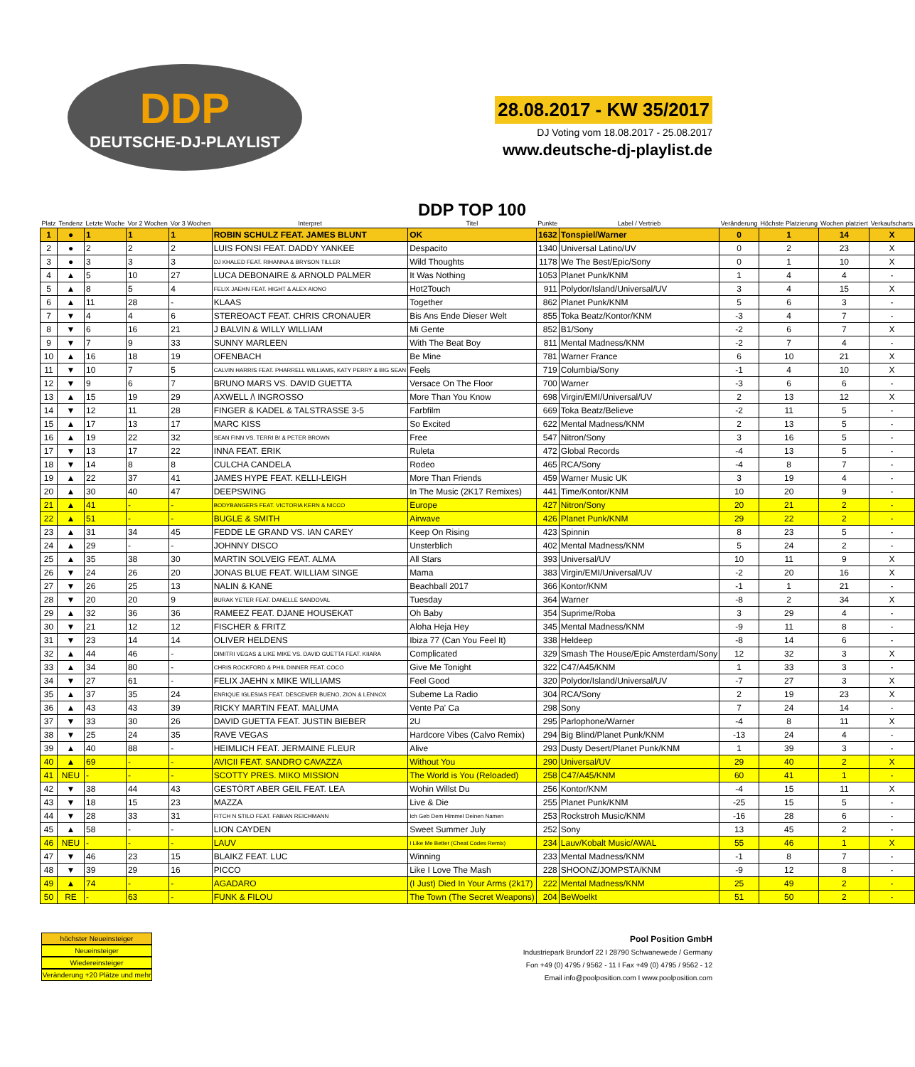DDP
DEUTSCHE-DJ-PLAYLIST
28.08.2017 - KW 35/2017
DJ Voting vom 18.08.2017 - 25.08.2017
www.deutsche-dj-playlist.de
| Platz | Tendenz | Letzte Woche | Vor 2 Wochen | Vor 3 Wochen | Interpret | DDP TOP 100 Titel | Punkte | Label / Vertrieb | Veränderung | Höchste Platzierung | Wochen platziert | Verkaufscharts |
| --- | --- | --- | --- | --- | --- | --- | --- | --- | --- | --- | --- | --- |
| 1 | ● | 1 | 1 | 1 | ROBIN SCHULZ FEAT. JAMES BLUNT | OK | 1632 | Tonspiel/Warner | 0 | 1 | 14 | X |
| 2 | ● | 2 | 2 | 2 | LUIS FONSI FEAT. DADDY YANKEE | Despacito | 1340 | Universal Latino/UV | 0 | 2 | 23 | X |
| 3 | ● | 3 | 3 | 3 | DJ KHALED FEAT. RIHANNA & BRYSON TILLER | Wild Thoughts | 1178 | We The Best/Epic/Sony | 0 | 1 | 10 | X |
| 4 | ▲ | 5 | 10 | 27 | LUCA DEBONAIRE & ARNOLD PALMER | It Was Nothing | 1053 | Planet Punk/KNM | 1 | 4 | 4 | - |
| 5 | ▲ | 8 | 5 | 4 | FELIX JAEHN FEAT. HIGHT & ALEX AIONO | Hot2Touch | 911 | Polydor/Island/Universal/UV | 3 | 4 | 15 | X |
| 6 | ▲ | 11 | 28 | - | KLAAS | Together | 862 | Planet Punk/KNM | 5 | 6 | 3 | - |
| 7 | ▼ | 4 | 4 | 6 | STEREOACT FEAT. CHRIS CRONAUER | Bis Ans Ende Dieser Welt | 855 | Toka Beatz/Kontor/KNM | -3 | 4 | 7 | - |
| 8 | ▼ | 6 | 16 | 21 | J BALVIN & WILLY WILLIAM | Mi Gente | 852 | B1/Sony | -2 | 6 | 7 | X |
| 9 | ▼ | 7 | 9 | 33 | SUNNY MARLEEN | With The Beat Boy | 811 | Mental Madness/KNM | -2 | 7 | 4 | - |
| 10 | ▲ | 16 | 18 | 19 | OFENBACH | Be Mine | 781 | Warner France | 6 | 10 | 21 | X |
| 11 | ▼ | 10 | 7 | 5 | CALVIN HARRIS FEAT. PHARRELL WILLIAMS, KATY PERRY & BIG SEAN | Feels | 719 | Columbia/Sony | -1 | 4 | 10 | X |
| 12 | ▼ | 9 | 6 | 7 | BRUNO MARS VS. DAVID GUETTA | Versace On The Floor | 700 | Warner | -3 | 6 | 6 | - |
| 13 | ▲ | 15 | 19 | 29 | AXWELL /\ INGROSSO | More Than You Know | 698 | Virgin/EMI/Universal/UV | 2 | 13 | 12 | X |
| 14 | ▼ | 12 | 11 | 28 | FINGER & KADEL & TALSTRASSE 3-5 | Farbfilm | 669 | Toka Beatz/Believe | -2 | 11 | 5 | - |
| 15 | ▲ | 17 | 13 | 17 | MARC KISS | So Excited | 622 | Mental Madness/KNM | 2 | 13 | 5 | - |
| 16 | ▲ | 19 | 22 | 32 | SEAN FINN VS. TERRI B! & PETER BROWN | Free | 547 | Nitron/Sony | 3 | 16 | 5 | - |
| 17 | ▼ | 13 | 17 | 22 | INNA FEAT. ERIK | Ruleta | 472 | Global Records | -4 | 13 | 5 | - |
| 18 | ▼ | 14 | 8 | 8 | CULCHA CANDELA | Rodeo | 465 | RCA/Sony | -4 | 8 | 7 | - |
| 19 | ▲ | 22 | 37 | 41 | JAMES HYPE FEAT. KELLI-LEIGH | More Than Friends | 459 | Warner Music UK | 3 | 19 | 4 | - |
| 20 | ▲ | 30 | 40 | 47 | DEEPSWING | In The Music (2K17 Remixes) | 441 | Time/Kontor/KNM | 10 | 20 | 9 | - |
| 21 | ▲ | 41 | - | - | BODYBANGERS FEAT. VICTORIA KERN & NICCO | Europe | 427 | Nitron/Sony | 20 | 21 | 2 | - |
| 22 | ▲ | 51 | - | - | BUGLE & SMITH | Airwave | 426 | Planet Punk/KNM | 29 | 22 | 2 | - |
| 23 | ▲ | 31 | 34 | 45 | FEDDE LE GRAND VS. IAN CAREY | Keep On Rising | 423 | Spinnin | 8 | 23 | 5 | - |
| 24 | ▲ | 29 | - | - | JOHNNY DISCO | Unsterblich | 402 | Mental Madness/KNM | 5 | 24 | 2 | - |
| 25 | ▲ | 35 | 38 | 30 | MARTIN SOLVEIG FEAT. ALMA | All Stars | 393 | Universal/UV | 10 | 11 | 9 | X |
| 26 | ▼ | 24 | 26 | 20 | JONAS BLUE FEAT. WILLIAM SINGE | Mama | 383 | Virgin/EMI/Universal/UV | -2 | 20 | 16 | X |
| 27 | ▼ | 26 | 25 | 13 | NALIN & KANE | Beachball 2017 | 366 | Kontor/KNM | -1 | 1 | 21 | - |
| 28 | ▼ | 20 | 20 | 9 | BURAK YETER FEAT. DANELLE SANDOVAL | Tuesday | 364 | Warner | -8 | 2 | 34 | X |
| 29 | ▲ | 32 | 36 | 36 | RAMEEZ FEAT. DJANE HOUSEKAT | Oh Baby | 354 | Suprime/Roba | 3 | 29 | 4 | - |
| 30 | ▼ | 21 | 12 | 12 | FISCHER & FRITZ | Aloha Heja Hey | 345 | Mental Madness/KNM | -9 | 11 | 8 | - |
| 31 | ▼ | 23 | 14 | 14 | OLIVER HELDENS | Ibiza 77 (Can You Feel It) | 338 | Heldeep | -8 | 14 | 6 | - |
| 32 | ▲ | 44 | 46 | - | DIMITRI VEGAS & LIKE MIKE VS. DAVID GUETTA FEAT. KIIARA | Complicated | 329 | Smash The House/Epic Amsterdam/Sony | 12 | 32 | 3 | X |
| 33 | ▲ | 34 | 80 | - | CHRIS ROCKFORD & PHIL DINNER FEAT. COCO | Give Me Tonight | 322 | C47/A45/KNM | 1 | 33 | 3 | - |
| 34 | ▼ | 27 | 61 | - | FELIX JAEHN x MIKE WILLIAMS | Feel Good | 320 | Polydor/Island/Universal/UV | -7 | 27 | 3 | X |
| 35 | ▲ | 37 | 35 | 24 | ENRIQUE IGLESIAS FEAT. DESCEMER BUENO, ZION & LENNOX | Subeme La Radio | 304 | RCA/Sony | 2 | 19 | 23 | X |
| 36 | ▲ | 43 | 43 | 39 | RICKY MARTIN FEAT. MALUMA | Vente Pa' Ca | 298 | Sony | 7 | 24 | 14 | - |
| 37 | ▼ | 33 | 30 | 26 | DAVID GUETTA FEAT. JUSTIN BIEBER | 2U | 295 | Parlophone/Warner | -4 | 8 | 11 | X |
| 38 | ▼ | 25 | 24 | 35 | RAVE VEGAS | Hardcore Vibes (Calvo Remix) | 294 | Big Blind/Planet Punk/KNM | -13 | 24 | 4 | - |
| 39 | ▲ | 40 | 88 | - | HEIMLICH FEAT. JERMAINE FLEUR | Alive | 293 | Dusty Desert/Planet Punk/KNM | 1 | 39 | 3 | - |
| 40 | ▲ | 69 | - | - | AVICII FEAT. SANDRO CAVAZZA | Without You | 290 | Universal/UV | 29 | 40 | 2 | X |
| 41 | NEU | - | - | - | SCOTTY PRES. MIKO MISSION | The World is You (Reloaded) | 258 | C47/A45/KNM | 60 | 41 | 1 | - |
| 42 | ▼ | 38 | 44 | 43 | GESTÖRT ABER GEIL FEAT. LEA | Wohin Willst Du | 256 | Kontor/KNM | -4 | 15 | 11 | X |
| 43 | ▼ | 18 | 15 | 23 | MAZZA | Live & Die | 255 | Planet Punk/KNM | -25 | 15 | 5 | - |
| 44 | ▼ | 28 | 33 | 31 | FITCH N STILO FEAT. FABIAN REICHMANN | Ich Geb Dem Himmel Deinen Namen | 253 | Rockstroh Music/KNM | -16 | 28 | 6 | - |
| 45 | ▲ | 58 | - | - | LION CAYDEN | Sweet Summer July | 252 | Sony | 13 | 45 | 2 | - |
| 46 | NEU | - | - | - | LAUV | I Like Me Better (Cheat Codes Remix) | 234 | Lauv/Kobalt Music/AWAL | 55 | 46 | 1 | X |
| 47 | ▼ | 46 | 23 | 15 | BLAIKZ FEAT. LUC | Winning | 233 | Mental Madness/KNM | -1 | 8 | 7 | - |
| 48 | ▼ | 39 | 29 | 16 | PICCO | Like I Love The Mash | 228 | SHOONZ/JOMPSTA/KNM | -9 | 12 | 8 | - |
| 49 | ▲ | 74 | - | - | AGADARO | (I Just) Died In Your Arms (2k17) | 222 | Mental Madness/KNM | 25 | 49 | 2 | - |
| 50 | RE | - | 63 | - | FUNK & FILOU | The Town (The Secret Weapons) | 204 | BeWoelkt | 51 | 50 | 2 | - |
höchster Neueinsteiger
Neueinsteiger
Wiedereinsteiger
Veränderung +20 Plätze und mehr
Pool Position GmbH
Industriepark Brundorf 22 I 28790 Schwanewede / Germany
Fon +49 (0) 4795 / 9562 - 11 I Fax +49 (0) 4795 / 9562 - 12
Email info@poolposition.com I www.poolposition.com